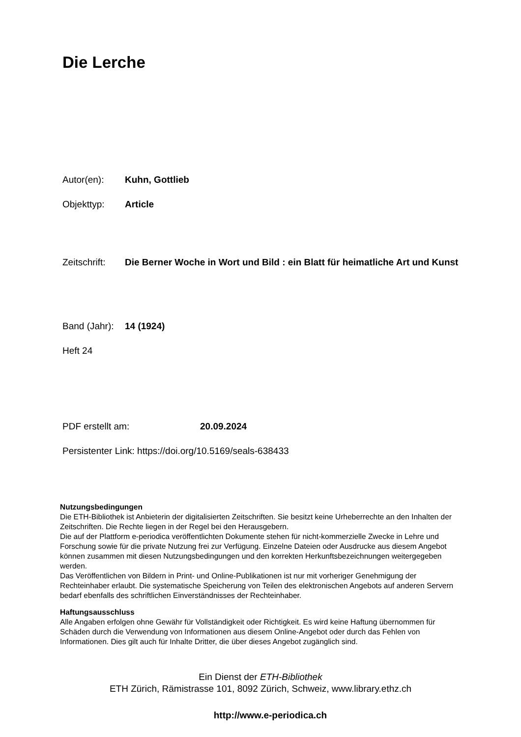Die Lerche
Autor(en): Kuhn, Gottlieb
Objekttyp: Article
Zeitschrift: Die Berner Woche in Wort und Bild : ein Blatt für heimatliche Art und Kunst
Band (Jahr): 14 (1924)
Heft 24
PDF erstellt am: 20.09.2024
Persistenter Link: https://doi.org/10.5169/seals-638433
Nutzungsbedingungen
Die ETH-Bibliothek ist Anbieterin der digitalisierten Zeitschriften. Sie besitzt keine Urheberrechte an den Inhalten der Zeitschriften. Die Rechte liegen in der Regel bei den Herausgebern.
Die auf der Plattform e-periodica veröffentlichten Dokumente stehen für nicht-kommerzielle Zwecke in Lehre und Forschung sowie für die private Nutzung frei zur Verfügung. Einzelne Dateien oder Ausdrucke aus diesem Angebot können zusammen mit diesen Nutzungsbedingungen und den korrekten Herkunftsbezeichnungen weitergegeben werden.
Das Veröffentlichen von Bildern in Print- und Online-Publikationen ist nur mit vorheriger Genehmigung der Rechteinhaber erlaubt. Die systematische Speicherung von Teilen des elektronischen Angebots auf anderen Servern bedarf ebenfalls des schriftlichen Einverständnisses der Rechteinhaber.
Haftungsausschluss
Alle Angaben erfolgen ohne Gewähr für Vollständigkeit oder Richtigkeit. Es wird keine Haftung übernommen für Schäden durch die Verwendung von Informationen aus diesem Online-Angebot oder durch das Fehlen von Informationen. Dies gilt auch für Inhalte Dritter, die über dieses Angebot zugänglich sind.
Ein Dienst der ETH-Bibliothek
ETH Zürich, Rämistrasse 101, 8092 Zürich, Schweiz, www.library.ethz.ch
http://www.e-periodica.ch